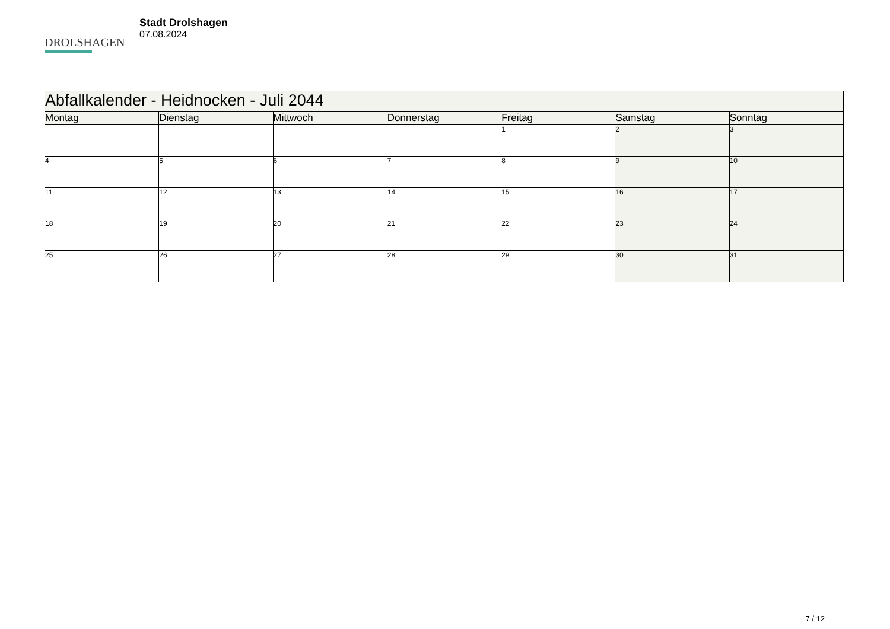DROLSHAGEN
Stadt Drolshagen
07.08.2024
| Abfallkalender - Heidnocken - Juli 2044 | | | | | | |
| --- | --- | --- | --- | --- | --- | --- |
| Montag | Dienstag | Mittwoch | Donnerstag | Freitag | Samstag | Sonntag |
| | | | | 1 | 2 | 3 |
| 4 | 5 | 6 | 7 | 8 | 9 | 10 |
| 11 | 12 | 13 | 14 | 15 | 16 | 17 |
| 18 | 19 | 20 | 21 | 22 | 23 | 24 |
| 25 | 26 | 27 | 28 | 29 | 30 | 31 |
7 / 12